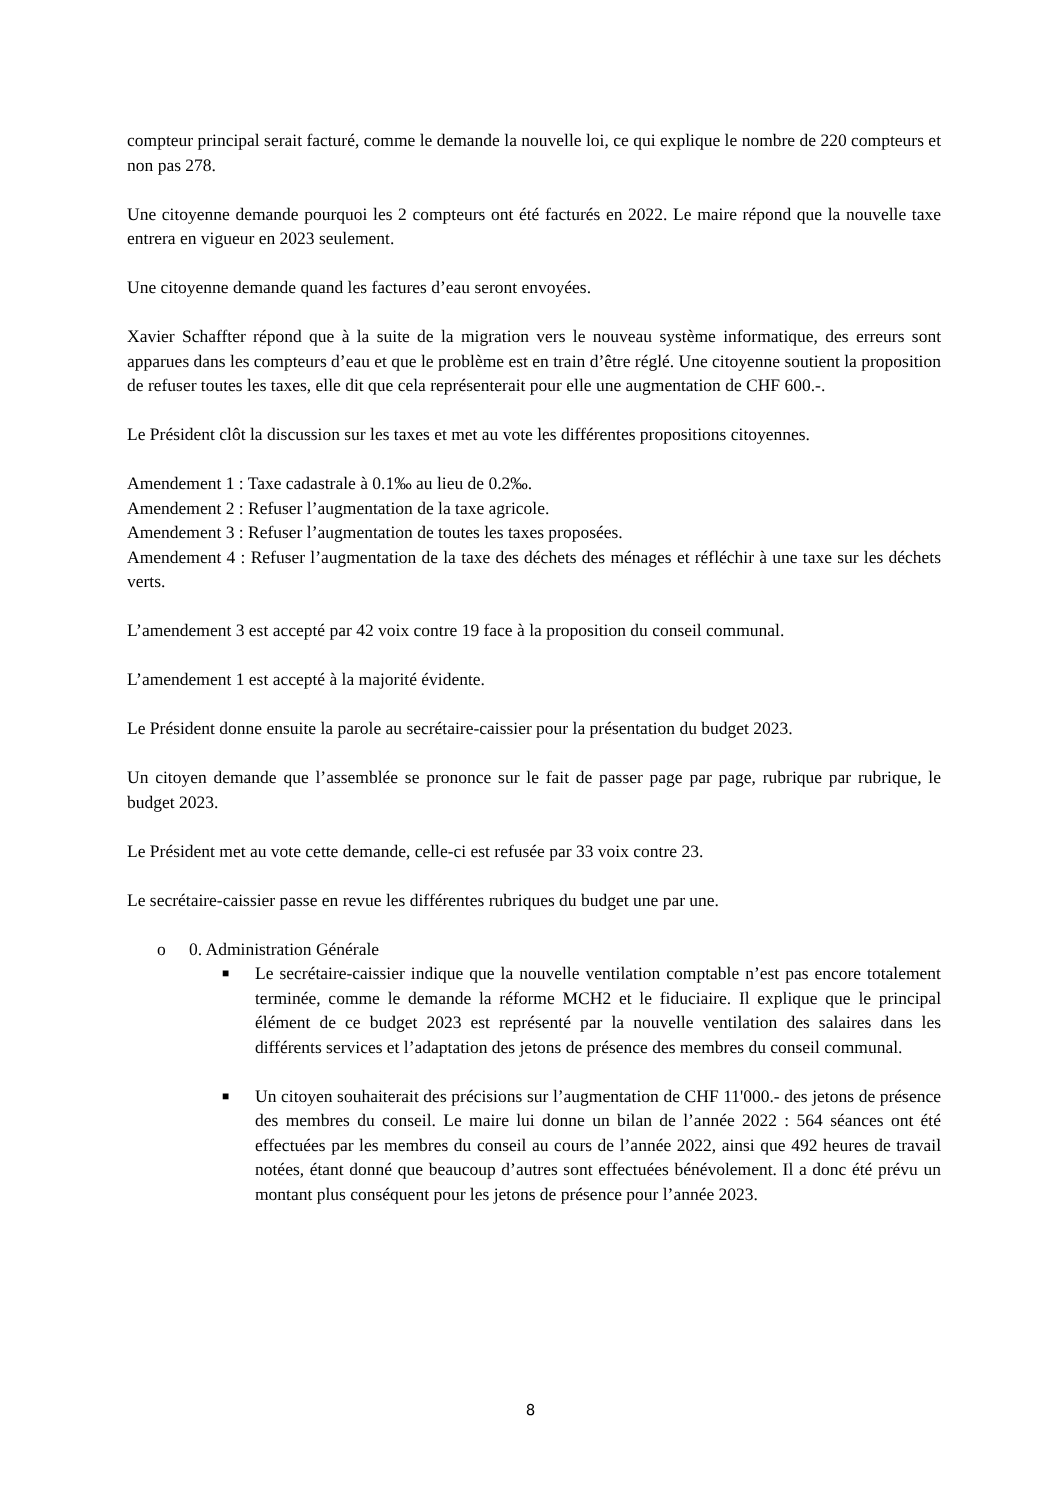compteur principal serait facturé, comme le demande la nouvelle loi, ce qui explique le nombre de 220 compteurs et non pas 278.
Une citoyenne demande pourquoi les 2 compteurs ont été facturés en 2022. Le maire répond que la nouvelle taxe entrera en vigueur en 2023 seulement.
Une citoyenne demande quand les factures d’eau seront envoyées.
Xavier Schaffter répond que à la suite de la migration vers le nouveau système informatique, des erreurs sont apparues dans les compteurs d’eau et que le problème est en train d’être réglé. Une citoyenne soutient la proposition de refuser toutes les taxes, elle dit que cela représenterait pour elle une augmentation de CHF 600.-.
Le Président clôt la discussion sur les taxes et met au vote les différentes propositions citoyennes.
Amendement 1 : Taxe cadastrale à 0.1‰ au lieu de 0.2‰.
Amendement 2 : Refuser l’augmentation de la taxe agricole.
Amendement 3 : Refuser l’augmentation de toutes les taxes proposées.
Amendement 4 : Refuser l’augmentation de la taxe des déchets des ménages et réfléchir à une taxe sur les déchets verts.
L’amendement 3 est accepté par 42 voix contre 19 face à la proposition du conseil communal.
L’amendement 1 est accepté à la majorité évidente.
Le Président donne ensuite la parole au secrétaire-caissier pour la présentation du budget 2023.
Un citoyen demande que l’assemblée se prononce sur le fait de passer page par page, rubrique par rubrique, le budget 2023.
Le Président met au vote cette demande, celle-ci est refusée par 33 voix contre 23.
Le secrétaire-caissier passe en revue les différentes rubriques du budget une par une.
o 0. Administration Générale
■
Le secrétaire-caissier indique que la nouvelle ventilation comptable n’est pas encore totalement terminée, comme le demande la réforme MCH2 et le fiduciaire. Il explique que le principal élément de ce budget 2023 est représenté par la nouvelle ventilation des salaires dans les différents services et l’adaptation des jetons de présence des membres du conseil communal.
■
Un citoyen souhaiterait des précisions sur l’augmentation de CHF 11'000.- des jetons de présence des membres du conseil. Le maire lui donne un bilan de l’année 2022 : 564 séances ont été effectuées par les membres du conseil au cours de l’année 2022, ainsi que 492 heures de travail notées, étant donné que beaucoup d’autres sont effectuées bénévolement. Il a donc été prévu un montant plus conséquent pour les jetons de présence pour l’année 2023.
8